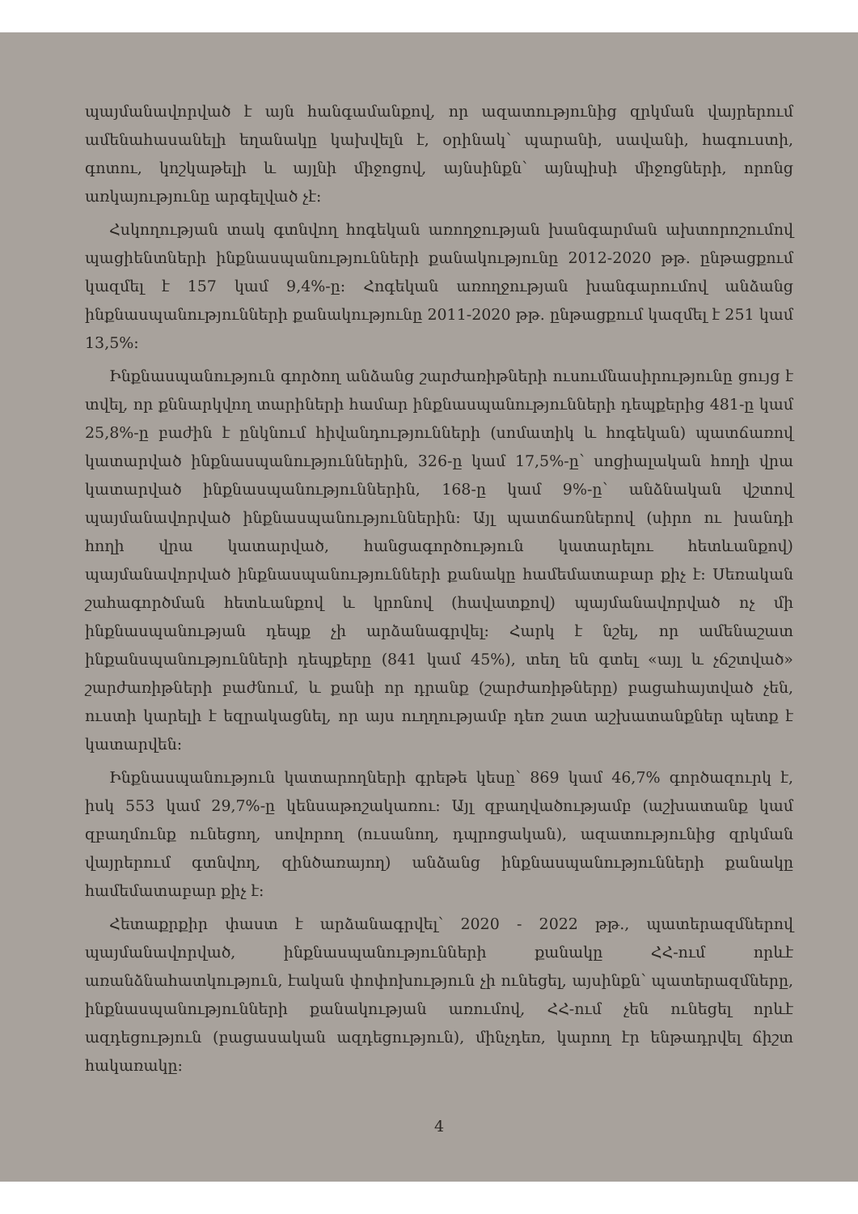պայմանավորված է այն հանգամանքով, որ ազատությունից զրկման վայրերում ամենահասանելի եղանակը կախվելն է, օրինակ՝ պարանի, սավանի, հագուստի, գոտու, կոշկաթելի և այլնի միջոցով, այնսինքն՝ այնպիսի միջոցների, որոնց առկայությունը արգելված չէ:
Հսկողության տակ գտնվող հոգեկան առողջության խանգարման ախտորոշումով պացիենտների ինքնասպանությունների քանակությունը 2012-2020 թթ. ընթացքում կազմել է 157 կամ 9,4%-ը: Հոգեկան առողջության խանգարումով անձանց ինքնասպանությունների քանակությունը 2011-2020 թթ. ընթացքում կազմել է 251 կամ 13,5%:
Ինքնասպանություն գործող անձանց շարժառիթների ուսումնասիրությունը ցույց է տվել, որ քննարկվող տարիների համար ինքնասպանությունների դեպքերից 481-ը կամ 25,8%-ը բաժին է ընկնում հիվանդությունների (սոմատիկ և հոգեկան) պատճառով կատարված ինքնասպանություններին, 326-ը կամ 17,5%-ը՝ սոցիալական հողի վրա կատարված ինքնասպանություններին, 168-ը կամ 9%-ը՝ անձնական վշտով պայմանավորված ինքնասպանություններին: Այլ պատճառներով (սիրո ու խանդի հողի վրա կատարված, հանցագործություն կատարելու հետևանքով) պայմանավորված ինքնասպանությունների քանակը համեմատաբար քիչ է: Սեռական շահագործման հետևանքով և կրոնով (հավատքով) պայմանավորված ոչ մի ինքնասպանության դեպք չի արձանագրվել: Հարկ է նշել, որ ամենաշատ ինքանսպանությունների դեպքերը (841 կամ 45%), տեղ են գտել «այլ և չճշտված» շարժառիթների բաժնում, և քանի որ դրանք (շարժառիթները) բացահայտված չեն, ուստի կարելի է եզրակացնել, որ այս ուղղությամբ դեռ շատ աշխատանքներ պետք է կատարվեն:
Ինքնասպանություն կատարողների գրեթե կեսը՝ 869 կամ 46,7% գործազուրկ է, իսկ 553 կամ 29,7%-ը կենսաթոշակառու: Այլ զբաղվածությամբ (աշխատանք կամ զբաղմունք ունեցող, սովորող (ուսանող, դպրոցական), ազատությունից զրկման վայրերում գտնվող, զինծառայող) անձանց ինքնասպանությունների քանակը համեմատաբար քիչ է:
Հետաքրքիր փաստ է արձանագրվել՝ 2020 - 2022 թթ., պատերազմներով պայմանավորված, ինքնասպանությունների քանակը ՀՀ-ում որևէ առանձնահատկություն, էական փոփոխություն չի ունեցել, այսինքն՝ պատերազմները, ինքնասպանությունների քանակության առումով, ՀՀ-ում չեն ունեցել որևէ ազդեցություն (բացասական ազդեցություն), մինչդեռ, կարող էր ենթադրվել ճիշտ հակառակը:
4